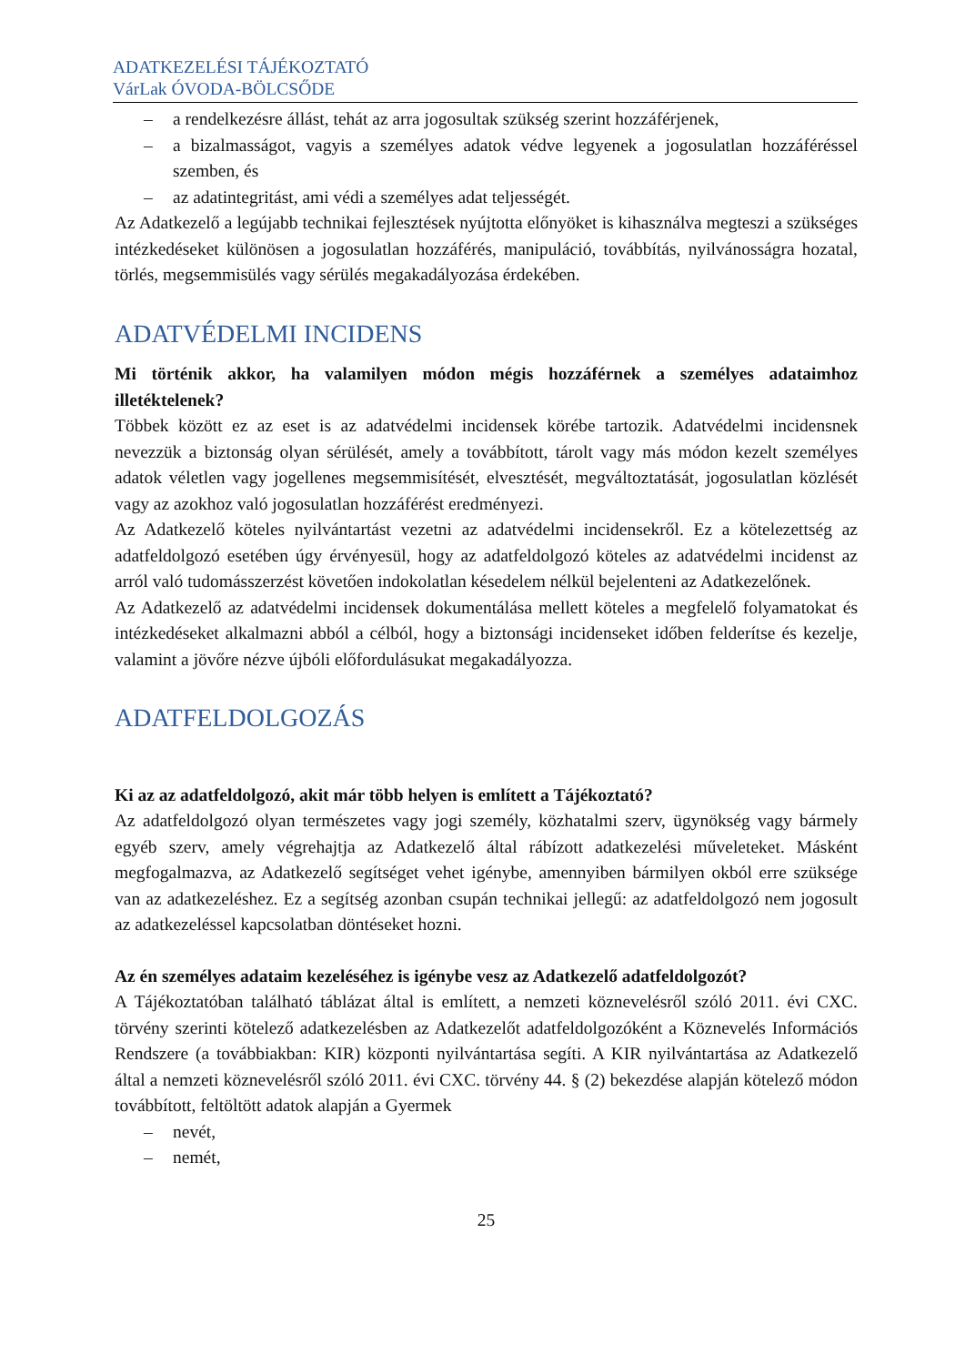ADATKEZELÉSI TÁJÉKOZTATÓ
VárLak ÓVODA-BÖLCSŐDE
– a rendelkezésre állást, tehát az arra jogosultak szükség szerint hozzáférjenek,
– a bizalmasságot, vagyis a személyes adatok védve legyenek a jogosulatlan hozzáféréssel szemben, és
– az adatintegritást, ami védi a személyes adat teljességét.
Az Adatkezelő a legújabb technikai fejlesztések nyújtotta előnyöket is kihasználva megteszi a szükséges intézkedéseket különösen a jogosulatlan hozzáférés, manipuláció, továbbítás, nyilvánosságra hozatal, törlés, megsemmisülés vagy sérülés megakadályozása érdekében.
ADATVÉDELMI INCIDENS
Mi történik akkor, ha valamilyen módon mégis hozzáférnek a személyes adataimhoz illetéktelenek?
Többek között ez az eset is az adatvédelmi incidensek körébe tartozik. Adatvédelmi incidensnek nevezzük a biztonság olyan sérülését, amely a továbbított, tárolt vagy más módon kezelt személyes adatok véletlen vagy jogellenes megsemmisítését, elvesztését, megváltoztatását, jogosulatlan közlését vagy az azokhoz való jogosulatlan hozzáférést eredményezi.
Az Adatkezelő köteles nyilvántartást vezetni az adatvédelmi incidensekről. Ez a kötelezettség az adatfeldolgozó esetében úgy érvényesül, hogy az adatfeldolgozó köteles az adatvédelmi incidenst az arról való tudomásszerzést követően indokolatlan késedelem nélkül bejelenteni az Adatkezelőnek.
Az Adatkezelő az adatvédelmi incidensek dokumentálása mellett köteles a megfelelő folyamatokat és intézkedéseket alkalmazni abból a célból, hogy a biztonsági incidenseket időben felderítse és kezelje, valamint a jövőre nézve újbóli előfordulásukat megakadályozza.
ADATFELDOLGOZÁS
Ki az az adatfeldolgozó, akit már több helyen is említett a Tájékoztató?
Az adatfeldolgozó olyan természetes vagy jogi személy, közhatalmi szerv, ügynökség vagy bármely egyéb szerv, amely végrehajtja az Adatkezelő által rábízott adatkezelési műveleteket. Másként megfogalmazva, az Adatkezelő segítséget vehet igénybe, amennyiben bármilyen okból erre szüksége van az adatkezeléshez. Ez a segítség azonban csupán technikai jellegű: az adatfeldolgozó nem jogosult az adatkezeléssel kapcsolatban döntéseket hozni.
Az én személyes adataim kezeléséhez is igénybe vesz az Adatkezelő adatfeldolgozót?
A Tájékoztatóban található táblázat által is említett, a nemzeti köznevelésről szóló 2011. évi CXC. törvény szerinti kötelező adatkezelésben az Adatkezelőt adatfeldolgozóként a Köznevelés Információs Rendszere (a továbbiakban: KIR) központi nyilvántartása segíti. A KIR nyilvántartása az Adatkezelő által a nemzeti köznevelésről szóló 2011. évi CXC. törvény 44. § (2) bekezdése alapján kötelező módon továbbított, feltöltött adatok alapján a Gyermek
– nevét,
– nemét,
25